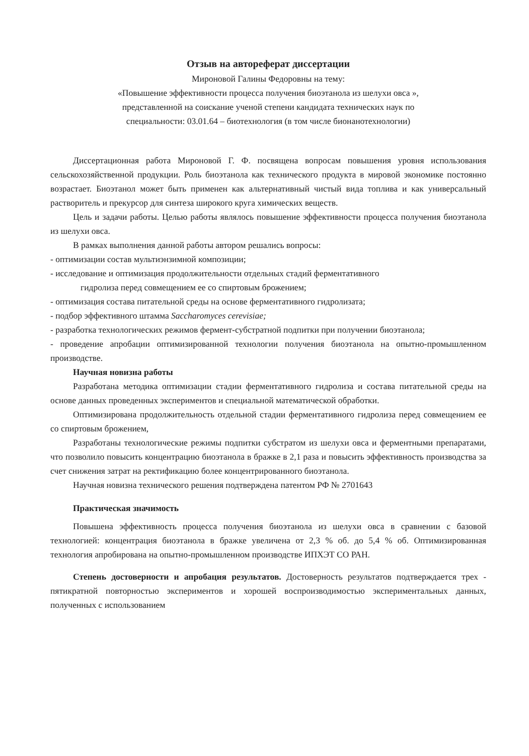Отзыв на автореферат диссертации
Мироновой Галины Федоровны на тему:
«Повышение эффективности процесса получения биоэтанола из шелухи овса »,
представленной на соискание ученой степени кандидата технических наук по
специальности: 03.01.64 – биотехнология (в том числе бионанотехнологии)
Диссертационная работа Мироновой Г. Ф. посвящена вопросам повышения уровня использования сельскохозяйственной продукции. Роль биоэтанола как технического продукта в мировой экономике постоянно возрастает. Биоэтанол может быть применен как альтернативный чистый вида топлива и как универсальный растворитель и прекурсор для синтеза широкого круга химических веществ.
Цель и задачи работы. Целью работы являлось повышение эффективности процесса получения биоэтанола из шелухи овса.
В рамках выполнения данной работы автором решались вопросы:
- оптимизации состав мультиэнзимной композиции;
- исследование и оптимизация продолжительности отдельных стадий ферментативного
гидролиза перед совмещением ее со спиртовым брожением;
- оптимизация состава питательной среды на основе ферментативного гидролизата;
- подбор эффективного штамма Saccharomyces cerevisiae;
- разработка технологических режимов фермент-субстратной подпитки при получении биоэтанола;
- проведение апробации оптимизированной технологии получения биоэтанола на опытно-промышленном производстве.
Научная новизна работы
Разработана методика оптимизации стадии ферментативного гидролиза и состава питательной среды на основе данных проведенных экспериментов и специальной математической обработки.
Оптимизирована продолжительность отдельной стадии ферментативного гидролиза перед совмещением ее со спиртовым брожением,
Разработаны технологические режимы подпитки субстратом из шелухи овса и ферментными препаратами, что позволило повысить концентрацию биоэтанола в бражке в 2,1 раза и повысить эффективность производства за счет снижения затрат на ректификацию более концентрированного биоэтанола.
Научная новизна технического решения подтверждена патентом РФ № 2701643
Практическая значимость
Повышена эффективность процесса получения биоэтанола из шелухи овса в сравнении с базовой технологией: концентрация биоэтанола в бражке увеличена от 2,3 % об. до 5,4 % об. Оптимизированная технология апробирована на опытно-промышленном производстве ИПХЭТ СО РАН.
Степень достоверности и апробация результатов. Достоверность результатов подтверждается трех - пятикратной повторностью экспериментов и хорошей воспроизводимостью экспериментальных данных, полученных с использованием